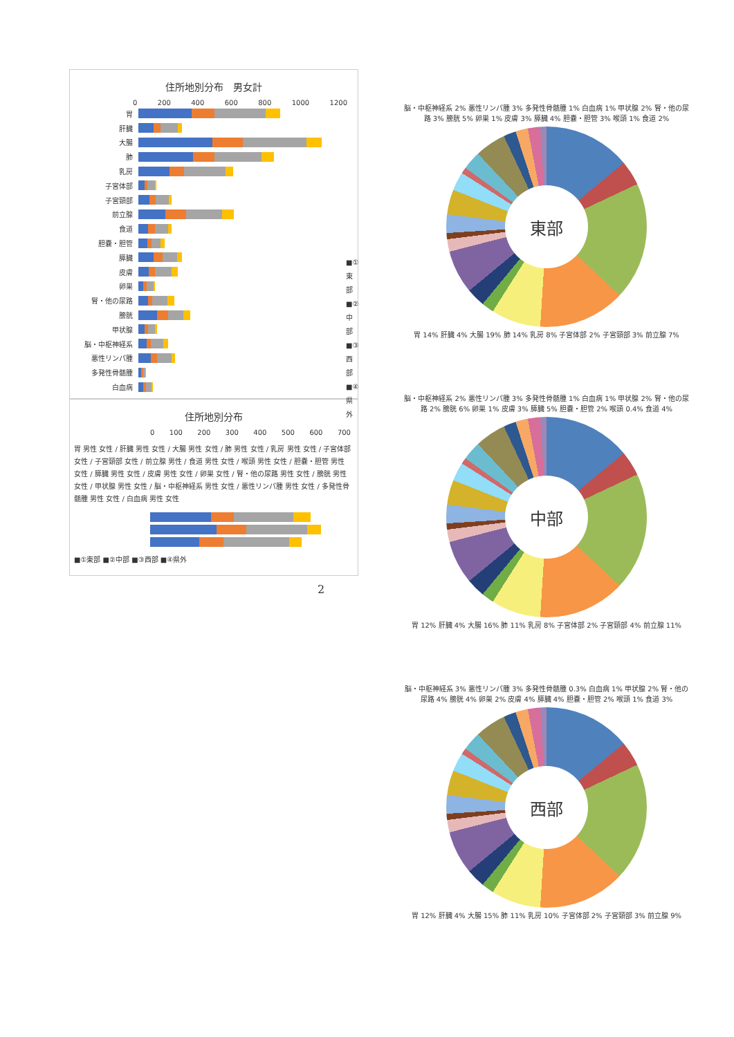住所地別分布　男女計
0 200 400 600 800 1000 1200
胃
肝臓
大腸
肺
乳房
子宮体部
子宮頸部
前立腺
食道
胆嚢・胆管
膵臓
皮膚
卵巣
腎・他の尿路
膀胱
甲状腺
脳・中枢神経系
悪性リンパ腫
多発性骨髄腫
白血病
■①東部
■②中部
■③西部
■④県外
住所地別分布
0 100 200 300 400 500 600 700
胃 男性 女性 / 肝臓 男性 女性 / 大腸 男性 女性 / 肺 男性 女性 / 乳房 男性 女性 / 子宮体部 女性 / 子宮頸部 女性 / 前立腺 男性 / 食道 男性 女性 / 喉頭 男性 女性 / 胆嚢・胆管 男性 女性 / 膵臓 男性 女性 / 皮膚 男性 女性 / 卵巣 女性 / 腎・他の尿路 男性 女性 / 膀胱 男性 女性 / 甲状腺 男性 女性 / 脳・中枢神経系 男性 女性 / 悪性リンパ腫 男性 女性 / 多発性骨髄腫 男性 女性 / 白血病 男性 女性
■①東部 ■②中部 ■③西部 ■④県外
2
脳・中枢神経系 2% 悪性リンパ腫 3% 多発性骨髄腫 1% 白血病 1% 甲状腺 2% 腎・他の尿路 3% 膀胱 5% 卵巣 1% 皮膚 3% 膵臓 4% 胆嚢・胆管 3% 喉頭 1% 食道 2%
東部
胃 14% 肝臓 4% 大腸 19% 肺 14% 乳房 8% 子宮体部 2% 子宮頸部 3% 前立腺 7%
脳・中枢神経系 2% 悪性リンパ腫 3% 多発性骨髄腫 1% 白血病 1% 甲状腺 2% 腎・他の尿路 2% 膀胱 6% 卵巣 1% 皮膚 3% 膵臓 5% 胆嚢・胆管 2% 喉頭 0.4% 食道 4%
中部
胃 12% 肝臓 4% 大腸 16% 肺 11% 乳房 8% 子宮体部 2% 子宮頸部 4% 前立腺 11%
脳・中枢神経系 3% 悪性リンパ腫 3% 多発性骨髄腫 0.3% 白血病 1% 甲状腺 2% 腎・他の尿路 4% 膀胱 4% 卵巣 2% 皮膚 4% 膵臓 4% 胆嚢・胆管 2% 喉頭 1% 食道 3%
西部
胃 12% 肝臓 4% 大腸 15% 肺 11% 乳房 10% 子宮体部 2% 子宮頸部 3% 前立腺 9%